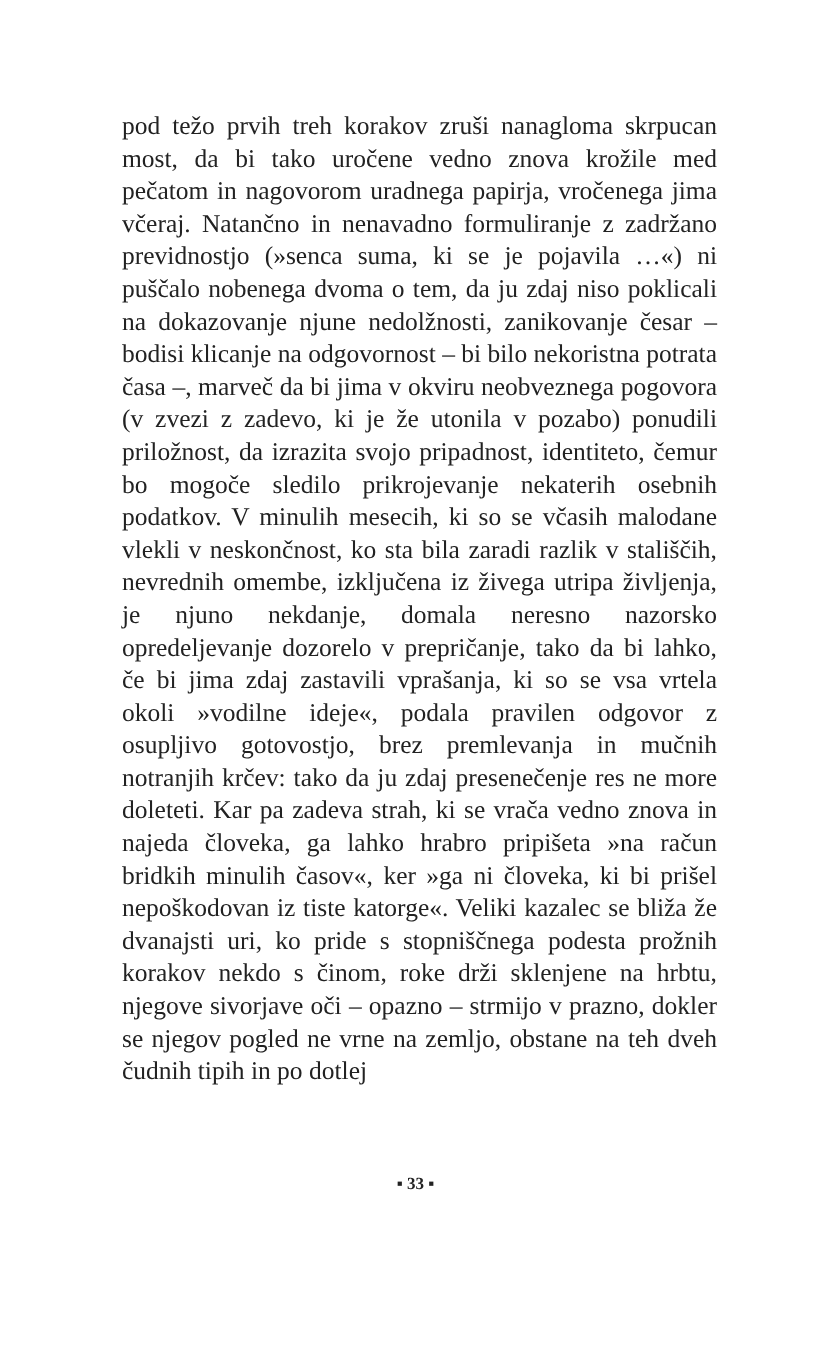pod težo prvih treh korakov zruši nanagloma skrpucan most, da bi tako uročene vedno znova krožile med pečatom in nagovorom uradnega papirja, vročenega jima včeraj. Natančno in nenavadno formuliranje z zadržano previdnostjo (»senca suma, ki se je pojavila …«) ni puščalo nobenega dvoma o tem, da ju zdaj niso poklicali na dokazovanje njune nedolžnosti, zanikovanje česar – bodisi klicanje na odgovornost – bi bilo nekoristna potrata časa –, marveč da bi jima v okviru neobveznega pogovora (v zvezi z zadevo, ki je že utonila v pozabo) ponudili priložnost, da izrazita svojo pripadnost, identiteto, čemur bo mogoče sledilo prikrojevanje nekaterih osebnih podatkov. V minulih mesecih, ki so se včasih malodane vlekli v neskončnost, ko sta bila zaradi razlik v stališčih, nevrednih omembe, izključena iz živega utripa življenja, je njuno nekdanje, domala neresno nazorsko opredeljevanje dozorelo v prepričanje, tako da bi lahko, če bi jima zdaj zastavili vprašanja, ki so se vsa vrtela okoli »vodilne ideje«, podala pravilen odgovor z osupljivo gotovostjo, brez premlevanja in mučnih notranjih krčev: tako da ju zdaj presenečenje res ne more doleteti. Kar pa zadeva strah, ki se vrača vedno znova in najeda človeka, ga lahko hrabro pripišeta »na račun bridkih minulih časov«, ker »ga ni človeka, ki bi prišel nepoškodovan iz tiste katorge«. Veliki kazalec se bliža že dvanajsti uri, ko pride s stopniščnega podesta prožnih korakov nekdo s činom, roke drži sklenjene na hrbtu, njegove sivorjave oči – opazno – strmijo v prazno, dokler se njegov pogled ne vrne na zemljo, obstane na teh dveh čudnih tipih in po dotlej
▪ 33 ▪